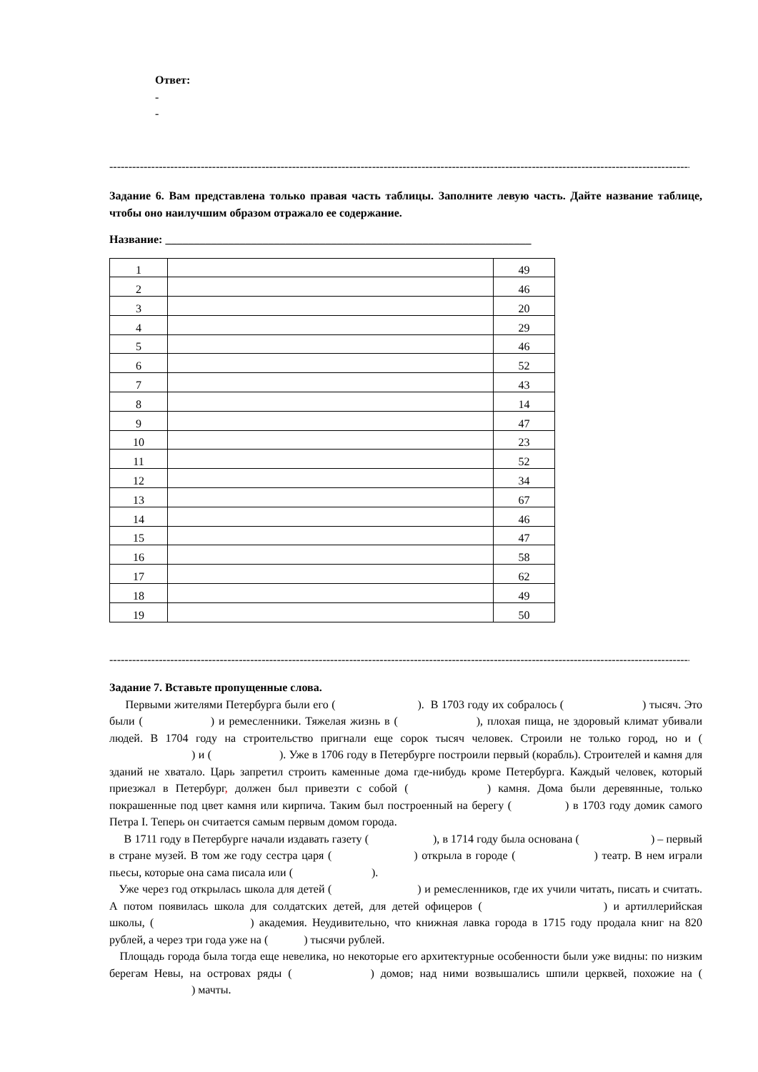Ответ:
-
-
------------------------------------------------------------------------------------------------------------------------------------------------------------
Задание 6. Вам представлена только правая часть таблицы. Заполните левую часть. Дайте название таблице, чтобы оно наилучшим образом отражало ее содержание.
Название: ________________________________________________________________
| 1 | | 49 |
| 2 | | 46 |
| 3 | | 20 |
| 4 | | 29 |
| 5 | | 46 |
| 6 | | 52 |
| 7 | | 43 |
| 8 | | 14 |
| 9 | | 47 |
| 10 | | 23 |
| 11 | | 52 |
| 12 | | 34 |
| 13 | | 67 |
| 14 | | 46 |
| 15 | | 47 |
| 16 | | 58 |
| 17 | | 62 |
| 18 | | 49 |
| 19 | | 50 |
------------------------------------------------------------------------------------------------------------------------------------------------------------
Задание 7. Вставьте пропущенные слова.
Первыми жителями Петербурга были его ( ). В 1703 году их собралось ( ) тысяч. Это были ( ) и ремесленники. Тяжелая жизнь в ( ), плохая пища, не здоровый климат убивали людей. В 1704 году на строительство пригнали еще сорок тысяч человек. Строили не только город, но и ( ) и ( ). Уже в 1706 году в Петербурге построили первый (корабль). Строителей и камня для зданий не хватало. Царь запретил строить каменные дома где-нибудь кроме Петербурга. Каждый человек, который приезжал в Петербург, должен был привезти с собой ( ) камня. Дома были деревянные, только покрашенные под цвет камня или кирпича. Таким был построенный на берегу ( ) в 1703 году домик самого Петра I. Теперь он считается самым первым домом города.
В 1711 году в Петербурге начали издавать газету ( ), в 1714 году была основана ( ) – первый в стране музей. В том же году сестра царя ( ) открыла в городе ( ) театр. В нем играли пьесы, которые она сама писала или ( ).
Уже через год открылась школа для детей ( ) и ремесленников, где их учили читать, писать и считать. А потом появилась школа для солдатских детей, для детей офицеров ( ) и артиллерийская школы, ( ) академия. Неудивительно, что книжная лавка города в 1715 году продала книг на 820 рублей, а через три года уже на ( ) тысячи рублей.
Площадь города была тогда еще невелика, но некоторые его архитектурные особенности были уже видны: по низким берегам Невы, на островах ряды ( ) домов; над ними возвышались шпили церквей, похожие на ( ) мачты.